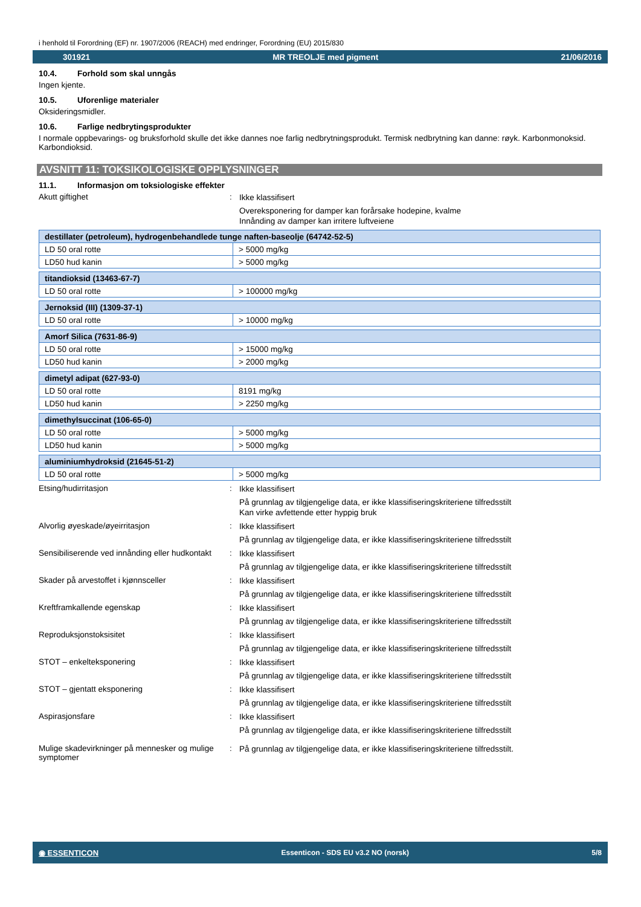i henhold til Forordning (EF) nr. 1907/2006 (REACH) med endringer, Forordning (EU) 2015/830
301921 MR TREOLJE med pigment 21/06/2016
10.4. Forhold som skal unngås
Ingen kjente.
10.5. Uforenlige materialer
Oksideringsmidler.
10.6. Farlige nedbrytingsprodukter
I normale oppbevarings- og bruksforhold skulle det ikke dannes noe farlig nedbrytningsprodukt. Termisk nedbrytning kan danne: røyk. Karbonmonoksid. Karbondioksid.
AVSNITT 11: TOKSIKOLOGISKE OPPLYSNINGER
11.1. Informasjon om toksiologiske effekter
Akutt giftighet :
Ikke klassifisert
Overeksponering for damper kan forårsake hodepine, kvalme
Innånding av damper kan irritere luftveiene
| destillater (petroleum), hydrogenbehandlede tunge naften-baseolje (64742-52-5) | |
| --- | --- |
| LD 50 oral rotte | > 5000 mg/kg |
| LD50 hud kanin | > 5000 mg/kg |
| titandioksid (13463-67-7) | |
| --- | --- |
| LD 50 oral rotte | > 100000 mg/kg |
| Jernoksid (III) (1309-37-1) | |
| --- | --- |
| LD 50 oral rotte | > 10000 mg/kg |
| Amorf Silica (7631-86-9) | |
| --- | --- |
| LD 50 oral rotte | > 15000 mg/kg |
| LD50 hud kanin | > 2000 mg/kg |
| dimetyl adipat (627-93-0) | |
| --- | --- |
| LD 50 oral rotte | 8191 mg/kg |
| LD50 hud kanin | > 2250 mg/kg |
| dimethylsuccinat (106-65-0) | |
| --- | --- |
| LD 50 oral rotte | > 5000 mg/kg |
| LD50 hud kanin | > 5000 mg/kg |
| aluminiumhydroksid (21645-51-2) | |
| --- | --- |
| LD 50 oral rotte | > 5000 mg/kg |
Etsing/hudirritasjon :
Ikke klassifisert
På grunnlag av tilgjengelige data, er ikke klassifiseringskriteriene tilfredsstilt
Kan virke avfettende etter hyppig bruk
Alvorlig øyeskade/øyeirritasjon :
Ikke klassifisert
På grunnlag av tilgjengelige data, er ikke klassifiseringskriteriene tilfredsstilt
Sensibiliserende ved innånding eller hudkontakt
:
Ikke klassifisert
På grunnlag av tilgjengelige data, er ikke klassifiseringskriteriene tilfredsstilt
Skader på arvestoffet i kjønnsceller :
Ikke klassifisert
På grunnlag av tilgjengelige data, er ikke klassifiseringskriteriene tilfredsstilt
Kreftframkallende egenskap :
Ikke klassifisert
På grunnlag av tilgjengelige data, er ikke klassifiseringskriteriene tilfredsstilt
Reproduksjonstoksisitet :
Ikke klassifisert
På grunnlag av tilgjengelige data, er ikke klassifiseringskriteriene tilfredsstilt
STOT – enkelteksponering :
Ikke klassifisert
På grunnlag av tilgjengelige data, er ikke klassifiseringskriteriene tilfredsstilt
STOT – gjentatt eksponering :
Ikke klassifisert
På grunnlag av tilgjengelige data, er ikke klassifiseringskriteriene tilfredsstilt
Aspirasjonsfare :
Ikke klassifisert
På grunnlag av tilgjengelige data, er ikke klassifiseringskriteriene tilfredsstilt
Mulige skadevirkninger på mennesker og mulige symptomer
:
På grunnlag av tilgjengelige data, er ikke klassifiseringskriteriene tilfredsstilt.
◉ ESSENTICON Essenticon - SDS EU v3.2 NO (norsk) 5/8